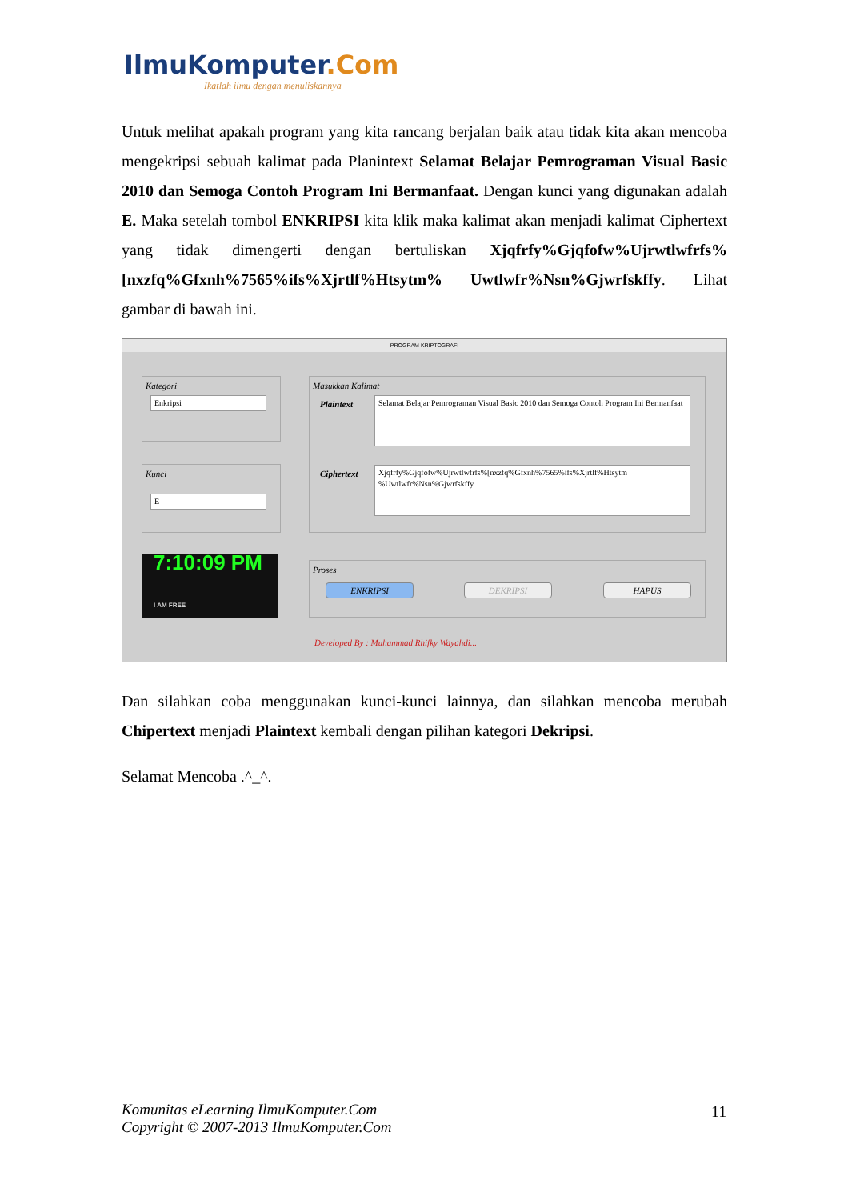IlmuKomputer.Com
Ikatlah ilmu dengan menuliskannya
Untuk melihat apakah program yang kita rancang berjalan baik atau tidak kita akan mencoba mengekripsi sebuah kalimat pada Planintext Selamat Belajar Pemrograman Visual Basic 2010 dan Semoga Contoh Program Ini Bermanfaat. Dengan kunci yang digunakan adalah E. Maka setelah tombol ENKRIPSI kita klik maka kalimat akan menjadi kalimat Ciphertext yang tidak dimengerti dengan bertuliskan Xjqfrfy%Gjqfofw%Ujrwtlwfrfs%[nxzfq%Gfxnh%7565%ifs%Xjrtlf%Htsytm% Uwtlwfr%Nsn%Gjwrfskffy. Lihat gambar di bawah ini.
PROGRAM KRIPTOGRAFI
Kategori
Enkripsi
Kunci
E
Masukkan Kalimat
Plaintext
Selamat Belajar Pemrograman Visual Basic 2010 dan Semoga Contoh Program Ini Bermanfaat
Ciphertext
Xjqfrfy%Gjqfofw%Ujrwtlwfrfs%[nxzfq%Gfxnh%7565%ifs%Xjrtlf%Htsytm %Uwtlwfr%Nsn%Gjwrfskffy
7:10:09 PM
I AM FREE
Proses
ENKRIPSI DEKRIPSI HAPUS
Developed By : Muhammad Rhifky Wayahdi...
Dan silahkan coba menggunakan kunci-kunci lainnya, dan silahkan mencoba merubah Chipertext menjadi Plaintext kembali dengan pilihan kategori Dekripsi.
Selamat Mencoba .^_^.
Komunitas eLearning IlmuKomputer.Com
Copyright © 2007-2013 IlmuKomputer.Com
11